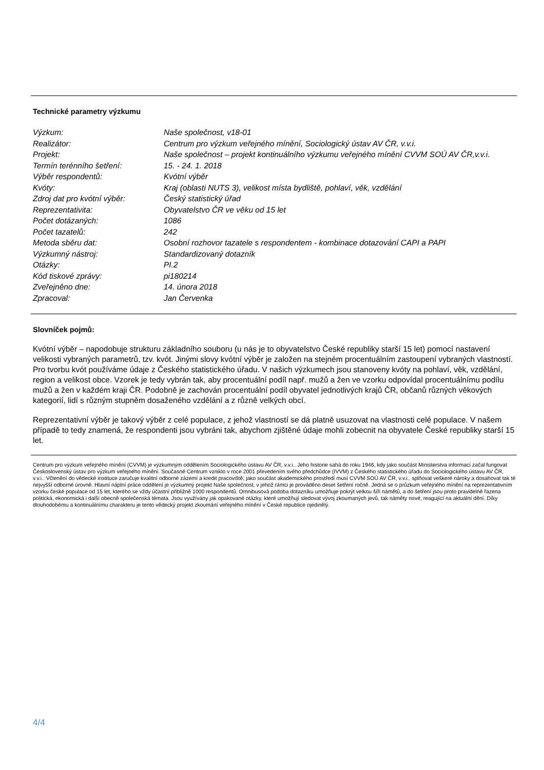Technické parametry výzkumu
| Výzkum: | Naše společnost, v18-01 |
| Realizátor: | Centrum pro výzkum veřejného mínění, Sociologický ústav AV ČR, v.v.i. |
| Projekt: | Naše společnost – projekt kontinuálního výzkumu veřejného mínění CVVM SOÚ AV ČR,v.v.i. |
| Termín terénního šetření: | 15. - 24. 1. 2018 |
| Výběr respondentů: | Kvótní výběr |
| Kvóty: | Kraj (oblasti NUTS 3), velikost místa bydliště, pohlaví, věk, vzdělání |
| Zdroj dat pro kvótní výběr: | Český statistický úřad |
| Reprezentativita: | Obyvatelstvo ČR ve věku od 15 let |
| Počet dotázaných: | 1086 |
| Počet tazatelů: | 242 |
| Metoda sběru dat: | Osobní rozhovor tazatele s respondentem - kombinace dotazování CAPI a PAPI |
| Výzkumný nástroj: | Standardizovaný dotazník |
| Otázky: | PI.2 |
| Kód tiskové zprávy: | pi180214 |
| Zveřejněno dne: | 14. února 2018 |
| Zpracoval: | Jan Červenka |
Slovníček pojmů:
Kvótní výběr – napodobuje strukturu základního souboru (u nás je to obyvatelstvo České republiky starší 15 let) pomocí nastavení velikosti vybraných parametrů, tzv. kvót. Jinými slovy kvótní výběr je založen na stejném procentuálním zastoupení vybraných vlastností. Pro tvorbu kvót používáme údaje z Českého statistického úřadu. V našich výzkumech jsou stanoveny kvóty na pohlaví, věk, vzdělání, region a velikost obce. Vzorek je tedy vybrán tak, aby procentuální podíl např. mužů a žen ve vzorku odpovídal procentuálnímu podílu mužů a žen v každém kraji ČR. Podobně je zachován procentuální podíl obyvatel jednotlivých krajů ČR, občanů různých věkových kategorií, lidí s různým stupněm dosaženého vzdělání a z různě velkých obcí.
Reprezentativní výběr je takový výběr z celé populace, z jehož vlastností se dá platně usuzovat na vlastnosti celé populace. V našem případě to tedy znamená, že respondenti jsou vybráni tak, abychom zjištěné údaje mohli zobecnit na obyvatele České republiky starší 15 let.
Centrum pro výzkum veřejného mínění (CVVM) je výzkumným oddělením Sociologického ústavu AV ČR, v.v.i.. Jeho historie sahá do roku 1946, kdy jako součást Ministerstva informací začal fungovat Československý ústav pro výzkum veřejného mínění. Současné Centrum vzniklo v roce 2001 převedením svého předchůdce (IVVM) z Českého statistického úřadu do Sociologického ústavu AV ČR, v.v.i.. Včlenění do vědecké instituce zaručuje kvalitní odborné zázemí a kredit pracoviště; jako součást akademického prostředí musí CVVM SOÚ AV ČR, v.v.i., splňovat veškeré nároky a dosahovat tak té nejvyšší odborné úrovně. Hlavní náplní práce oddělení je výzkumný projekt Naše společnost, v jehož rámci je prováděno deset šetření ročně. Jedná se o průzkum veřejného mínění na reprezentativním vzorku české populace od 15 let, kterého se vždy účastní přibližně 1000 respondentů. Omnibusová podoba dotazníku umožňuje pokrýt velkou šíři námětů, a do šetření jsou proto pravidelně řazena politická, ekonomická i další obecně společenská témata. Jsou využívány jak opakované otázky, které umožňují sledovat vývoj zkoumaných jevů, tak náměty nové, reagující na aktuální dění. Díky dlouhodobému a kontinuálnímu charakteru je tento vědecký projekt zkoumání veřejného mínění v České republice ojedinělý.
4/4